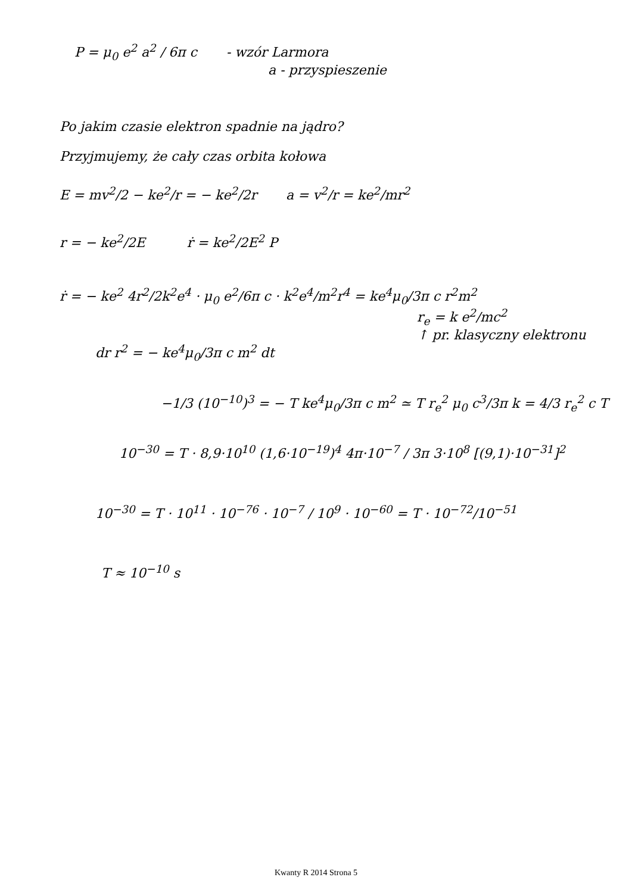P = μ<sub>0</sub> e<sup>2</sup> a<sup>2</sup> / 6π c - wzór Larmora
a - przyspieszenie
Po jakim czasie elektron spadnie na jądro?
Przyjmujemy, że cały czas orbita kołowa
E = mv<sup>2</sup>/2 − ke<sup>2</sup>/r = − ke<sup>2</sup>/2r a = v<sup>2</sup>/r = ke<sup>2</sup>/mr<sup>2</sup>
r = − ke<sup>2</sup>/2E ṙ = ke<sup>2</sup>/2E<sup>2</sup> P
ṙ = − ke<sup>2</sup> 4r<sup>2</sup>/2k<sup>2</sup>e<sup>4</sup> · μ<sub>0</sub> e<sup>2</sup>/6π c · k<sup>2</sup>e<sup>4</sup>/m<sup>2</sup>r<sup>4</sup> = ke<sup>4</sup>μ<sub>0</sub>/3π c r<sup>2</sup>m<sup>2</sup>
r<sub>e</sub> = k e<sup>2</sup>/mc<sup>2</sup>
↑ pr. klasyczny elektronu
dr r<sup>2</sup> = − ke<sup>4</sup>μ<sub>0</sub>/3π c m<sup>2</sup> dt
−1/3 (10<sup>−10</sup>)<sup>3</sup> = − T ke<sup>4</sup>μ<sub>0</sub>/3π c m<sup>2</sup> ≃ T r<sub>e</sub><sup>2</sup> μ<sub>0</sub> c<sup>3</sup>/3π k = 4/3 r<sub>e</sub><sup>2</sup> c T
10<sup>−30</sup> = T · 8,9·10<sup>10</sup> (1,6·10<sup>−19</sup>)<sup>4</sup> 4π·10<sup>−7</sup> / 3π 3·10<sup>8</sup> [(9,1)·10<sup>−31</sup>]<sup>2</sup>
10<sup>−30</sup> = T · 10<sup>11</sup> · 10<sup>−76</sup> · 10<sup>−7</sup> / 10<sup>9</sup> · 10<sup>−60</sup> = T · 10<sup>−72</sup>/10<sup>−51</sup>
T ≈ 10<sup>−10</sup> s
Kwanty R 2014 Strona 5